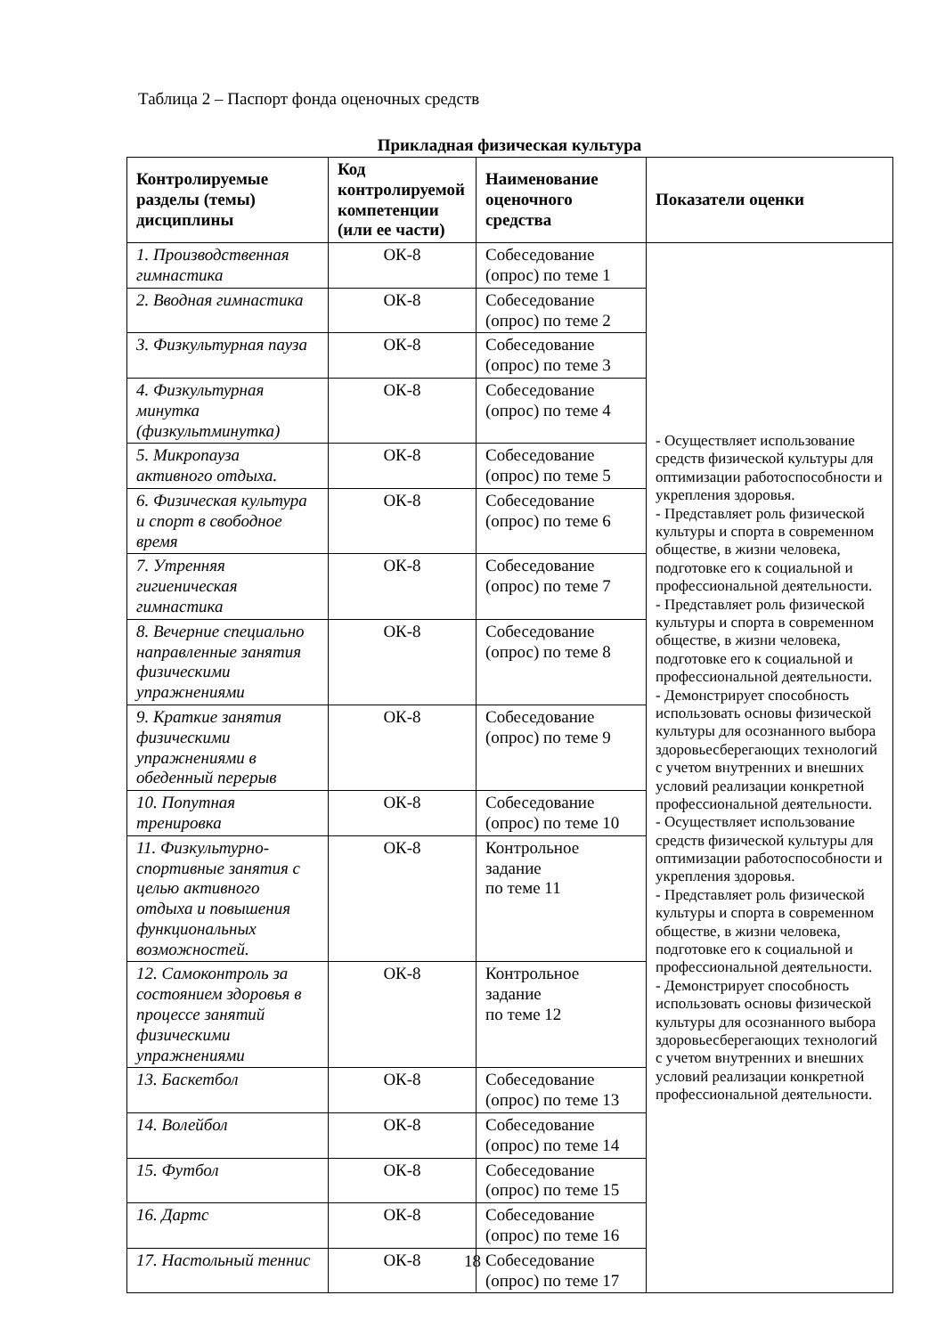Таблица 2 – Паспорт фонда оценочных средств
Прикладная физическая культура
| Контролируемые разделы (темы) дисциплины | Код контролируемой компетенции (или ее части) | Наименование оценочного средства | Показатели оценки |
| --- | --- | --- | --- |
| 1. Производственная гимнастика | ОК-8 | Собеседование (опрос) по теме 1 | - Осуществляет использование средств физической культуры для оптимизации работоспособности и укрепления здоровья. - Представляет роль физической культуры и спорта в современном обществе, в жизни человека, подготовке его к социальной и профессиональной деятельности. - Представляет роль физической культуры и спорта в современном обществе, в жизни человека, подготовке его к социальной и профессиональной деятельности. - Демонстрирует способность использовать основы физической культуры для осознанного выбора здоровьесберегающих технологий с учетом внутренних и внешних условий реализации конкретной профессиональной деятельности. - Осуществляет использование средств физической культуры для оптимизации работоспособности и укрепления здоровья. - Представляет роль физической культуры и спорта в современном обществе, в жизни человека, подготовке его к социальной и профессиональной деятельности. - Демонстрирует способность использовать основы физической культуры для осознанного выбора здоровьесберегающих технологий с учетом внутренних и внешних условий реализации конкретной профессиональной деятельности. |
| 2. Вводная гимнастика | ОК-8 | Собеседование (опрос) по теме 2 | |
| 3. Физкультурная пауза | ОК-8 | Собеседование (опрос) по теме 3 | |
| 4. Физкультурная минутка (физкультминутка) | ОК-8 | Собеседование (опрос) по теме 4 | |
| 5. Микропауза активного отдыха. | ОК-8 | Собеседование (опрос) по теме 5 | |
| 6. Физическая культура и спорт в свободное время | ОК-8 | Собеседование (опрос) по теме 6 | |
| 7. Утренняя гигиеническая гимнастика | ОК-8 | Собеседование (опрос) по теме 7 | |
| 8. Вечерние специально направленные занятия физическими упражнениями | ОК-8 | Собеседование (опрос) по теме 8 | |
| 9. Краткие занятия физическими упражнениями в обеденный перерыв | ОК-8 | Собеседование (опрос) по теме 9 | |
| 10. Попутная тренировка | ОК-8 | Собеседование (опрос) по теме 10 | |
| 11. Физкультурно-спортивные занятия с целью активного отдыха и повышения функциональных возможностей. | ОК-8 | Контрольное задание по теме 11 | |
| 12. Самоконтроль за состоянием здоровья в процессе занятий физическими упражнениями | ОК-8 | Контрольное задание по теме 12 | |
| 13. Баскетбол | ОК-8 | Собеседование (опрос) по теме 13 | |
| 14. Волейбол | ОК-8 | Собеседование (опрос) по теме 14 | |
| 15. Футбол | ОК-8 | Собеседование (опрос) по теме 15 | |
| 16. Дартс | ОК-8 | Собеседование (опрос) по теме 16 | |
| 17. Настольный теннис | ОК-8 | Собеседование (опрос) по теме 17 | |
18